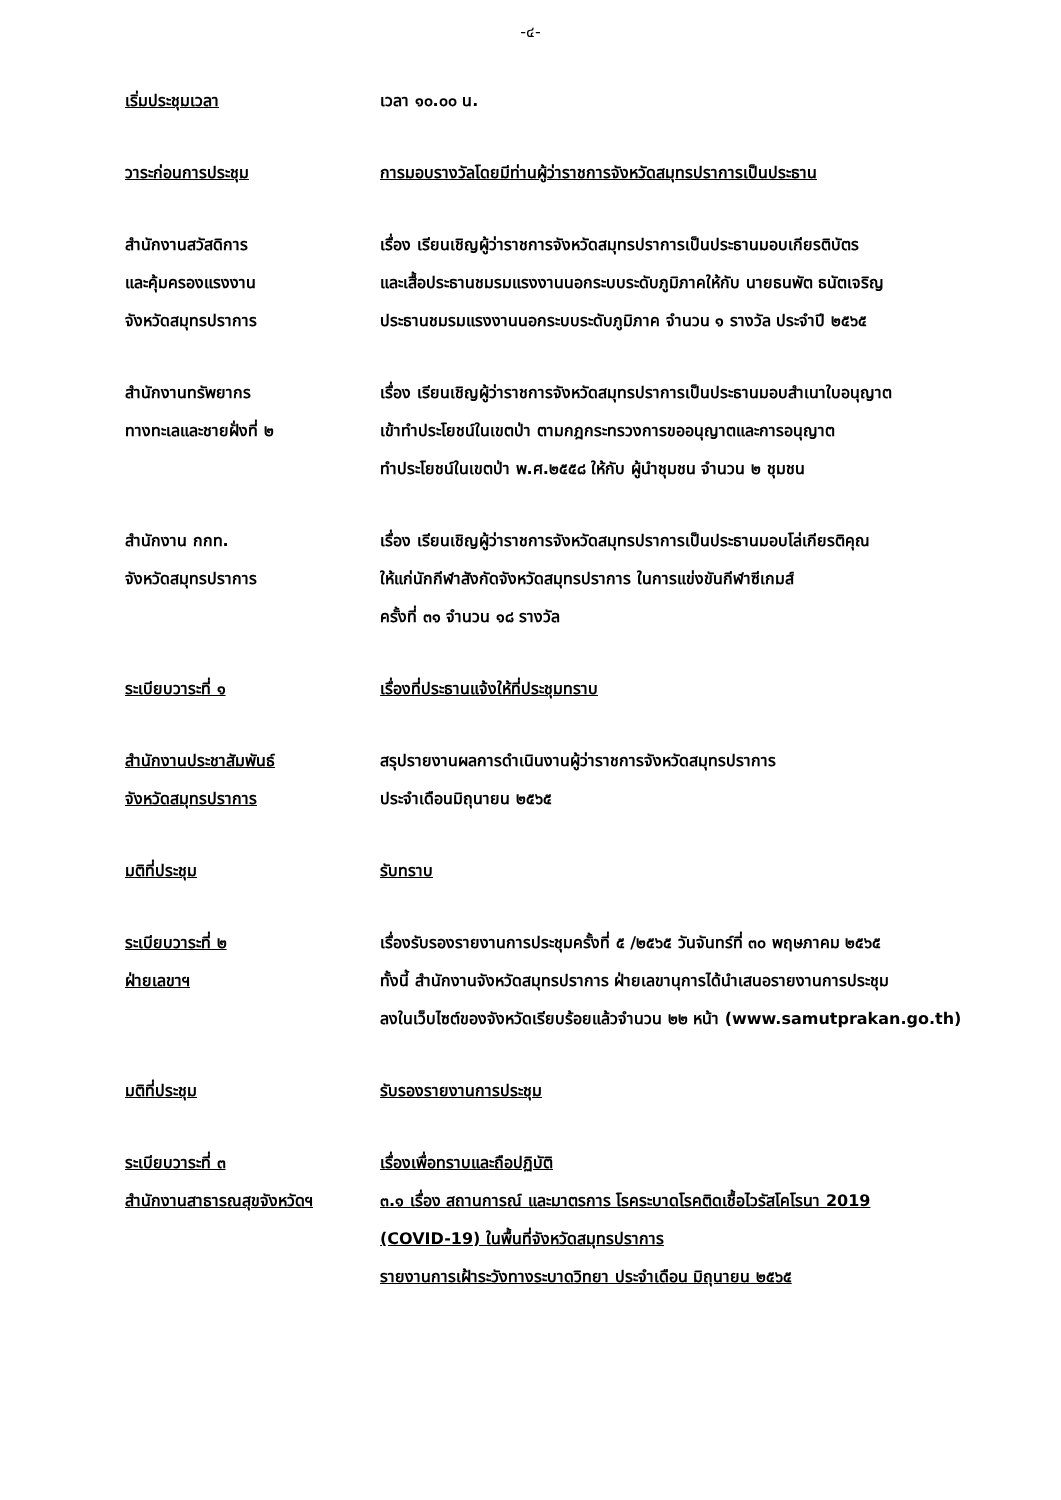-๔-
เริ่มประชุมเวลา เวลา ๑๐.๐๐ น.
วาระก่อนการประชุม การมอบรางวัลโดยมีท่านผู้ว่าราชการจังหวัดสมุทรปราการเป็นประธาน
สำนักงานสวัสดิการ
และคุ้มครองแรงงาน
จังหวัดสมุทรปราการ
เรื่อง เรียนเชิญผู้ว่าราชการจังหวัดสมุทรปราการเป็นประธานมอบเกียรติบัตร
และเสื้อประธานชมรมแรงงานนอกระบบระดับภูมิภาคให้กับ นายธนพัต ธนัตเจริญ
ประธานชมรมแรงงานนอกระบบระดับภูมิภาค จำนวน ๑ รางวัล ประจำปี ๒๕๖๕
สำนักงานทรัพยากร
ทางทะเลและชายฝั่งที่ ๒
เรื่อง เรียนเชิญผู้ว่าราชการจังหวัดสมุทรปราการเป็นประธานมอบสำเนาใบอนุญาต
เข้าทำประโยชน์ในเขตป่า ตามกฎกระทรวงการขออนุญาตและการอนุญาต
ทำประโยชน์ในเขตป่า พ.ศ.๒๕๕๘ ให้กับ ผู้นำชุมชน จำนวน ๒ ชุมชน
สำนักงาน กกท.
จังหวัดสมุทรปราการ
เรื่อง เรียนเชิญผู้ว่าราชการจังหวัดสมุทรปราการเป็นประธานมอบโล่เกียรติคุณ
ให้แก่นักกีฬาสังกัดจังหวัดสมุทรปราการ ในการแข่งขันกีฬาซีเกมส์
ครั้งที่ ๓๑ จำนวน ๑๘ รางวัล
ระเบียบวาระที่ ๑ เรื่องที่ประธานแจ้งให้ที่ประชุมทราบ
สำนักงานประชาสัมพันธ์
จังหวัดสมุทรปราการ
สรุปรายงานผลการดำเนินงานผู้ว่าราชการจังหวัดสมุทรปราการ
ประจำเดือนมิถุนายน ๒๕๖๕
มติที่ประชุม รับทราบ
ระเบียบวาระที่ ๒
ฝ่ายเลขาฯ
เรื่องรับรองรายงานการประชุมครั้งที่ ๕ /๒๕๖๕ วันจันทร์ที่ ๓๐ พฤษภาคม ๒๕๖๕
ทั้งนี้ สำนักงานจังหวัดสมุทรปราการ ฝ่ายเลขานุการได้นำเสนอรายงานการประชุม
ลงในเว็บไซต์ของจังหวัดเรียบร้อยแล้วจำนวน ๒๒ หน้า (www.samutprakan.go.th)
มติที่ประชุม รับรองรายงานการประชุม
ระเบียบวาระที่ ๓
สำนักงานสาธารณสุขจังหวัดฯ
เรื่องเพื่อทราบและถือปฏิบัติ
๓.๑ เรื่อง สถานการณ์ และมาตรการ โรคระบาดโรคติดเชื้อไวรัสโคโรนา 2019
(COVID-19) ในพื้นที่จังหวัดสมุทรปราการ
รายงานการเฝ้าระวังทางระบาดวิทยา ประจำเดือน มิถุนายน ๒๕๖๕